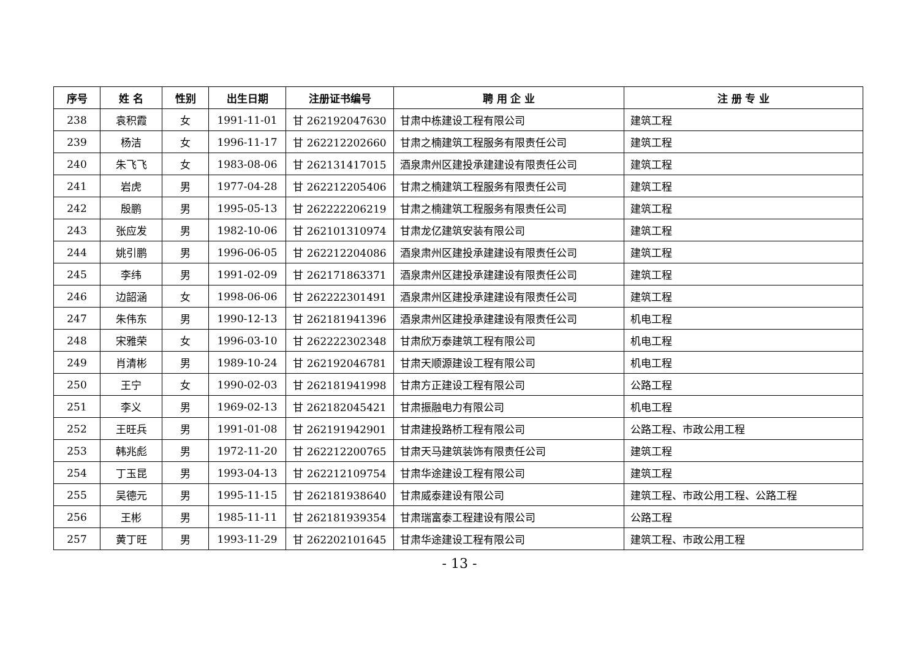| 序号 | 姓 名 | 性别 | 出生日期 | 注册证书编号 | 聘 用 企 业 | 注 册 专 业 |
| --- | --- | --- | --- | --- | --- | --- |
| 238 | 袁积霞 | 女 | 1991-11-01 | 甘 262192047630 | 甘肃中栋建设工程有限公司 | 建筑工程 |
| 239 | 杨洁 | 女 | 1996-11-17 | 甘 262212202660 | 甘肃之楠建筑工程服务有限责任公司 | 建筑工程 |
| 240 | 朱飞飞 | 女 | 1983-08-06 | 甘 262131417015 | 酒泉肃州区建投承建建设有限责任公司 | 建筑工程 |
| 241 | 岩虎 | 男 | 1977-04-28 | 甘 262212205406 | 甘肃之楠建筑工程服务有限责任公司 | 建筑工程 |
| 242 | 殷鹏 | 男 | 1995-05-13 | 甘 262222206219 | 甘肃之楠建筑工程服务有限责任公司 | 建筑工程 |
| 243 | 张应发 | 男 | 1982-10-06 | 甘 262101310974 | 甘肃龙亿建筑安装有限公司 | 建筑工程 |
| 244 | 姚引鹏 | 男 | 1996-06-05 | 甘 262212204086 | 酒泉肃州区建投承建建设有限责任公司 | 建筑工程 |
| 245 | 李纬 | 男 | 1991-02-09 | 甘 262171863371 | 酒泉肃州区建投承建建设有限责任公司 | 建筑工程 |
| 246 | 边韶涵 | 女 | 1998-06-06 | 甘 262222301491 | 酒泉肃州区建投承建建设有限责任公司 | 建筑工程 |
| 247 | 朱伟东 | 男 | 1990-12-13 | 甘 262181941396 | 酒泉肃州区建投承建建设有限责任公司 | 机电工程 |
| 248 | 宋雅荣 | 女 | 1996-03-10 | 甘 262222302348 | 甘肃欣万泰建筑工程有限公司 | 机电工程 |
| 249 | 肖清彬 | 男 | 1989-10-24 | 甘 262192046781 | 甘肃天顺源建设工程有限公司 | 机电工程 |
| 250 | 王宁 | 女 | 1990-02-03 | 甘 262181941998 | 甘肃方正建设工程有限公司 | 公路工程 |
| 251 | 李义 | 男 | 1969-02-13 | 甘 262182045421 | 甘肃振融电力有限公司 | 机电工程 |
| 252 | 王旺兵 | 男 | 1991-01-08 | 甘 262191942901 | 甘肃建投路桥工程有限公司 | 公路工程、市政公用工程 |
| 253 | 韩兆彪 | 男 | 1972-11-20 | 甘 262212200765 | 甘肃天马建筑装饰有限责任公司 | 建筑工程 |
| 254 | 丁玉昆 | 男 | 1993-04-13 | 甘 262212109754 | 甘肃华途建设工程有限公司 | 建筑工程 |
| 255 | 吴德元 | 男 | 1995-11-15 | 甘 262181938640 | 甘肃威泰建设有限公司 | 建筑工程、市政公用工程、公路工程 |
| 256 | 王彬 | 男 | 1985-11-11 | 甘 262181939354 | 甘肃瑞富泰工程建设有限公司 | 公路工程 |
| 257 | 黄丁旺 | 男 | 1993-11-29 | 甘 262202101645 | 甘肃华途建设工程有限公司 | 建筑工程、市政公用工程 |
- 13 -